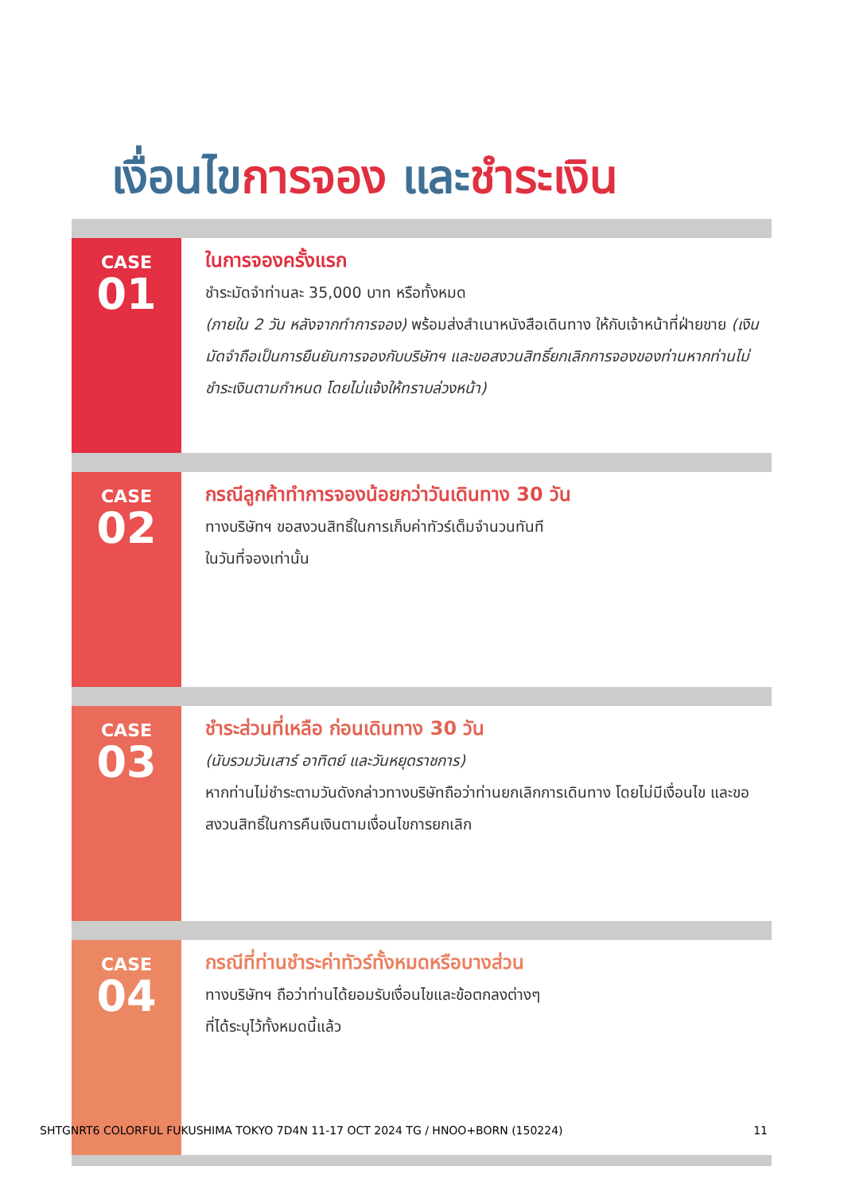เงื่อนไขการจอง และชำระเงิน
CASE
01
ในการจองครั้งแรก
ชำระมัดจำท่านละ 35,000 บาท หรือทั้งหมด
(ภายใน 2 วัน หลังจากทำการจอง) พร้อมส่งสำเนาหนังสือเดินทาง ให้กับเจ้าหน้าที่ฝ่ายขาย (เงินมัดจำถือเป็นการยืนยันการจองกับบริษัทฯ และขอสงวนสิทธิ์ยกเลิกการจองของท่านหากท่านไม่ชำระเงินตามกำหนด โดยไม่แจ้งให้ทราบล่วงหน้า)
CASE
02
กรณีลูกค้าทำการจองน้อยกว่าวันเดินทาง 30 วัน
ทางบริษัทฯ ขอสงวนสิทธิ์ในการเก็บค่าทัวร์เต็มจำนวนทันที
ในวันที่จองเท่านั้น
CASE
03
ชำระส่วนที่เหลือ ก่อนเดินทาง 30 วัน
(นับรวมวันเสาร์ อาทิตย์ และวันหยุดราชการ)
หากท่านไม่ชำระตามวันดังกล่าวทางบริษัทถือว่าท่านยกเลิกการเดินทาง โดยไม่มีเงื่อนไข และขอสงวนสิทธิ์ในการคืนเงินตามเงื่อนไขการยกเลิก
CASE
04
กรณีที่ท่านชำระค่าทัวร์ทั้งหมดหรือบางส่วน
ทางบริษัทฯ ถือว่าท่านได้ยอมรับเงื่อนไขและข้อตกลงต่างๆ
ที่ได้ระบุไว้ทั้งหมดนี้แล้ว
SHTGNRT6 COLORFUL FUKUSHIMA TOKYO 7D4N 11-17 OCT 2024 TG / HNOO+BORN (150224) 11